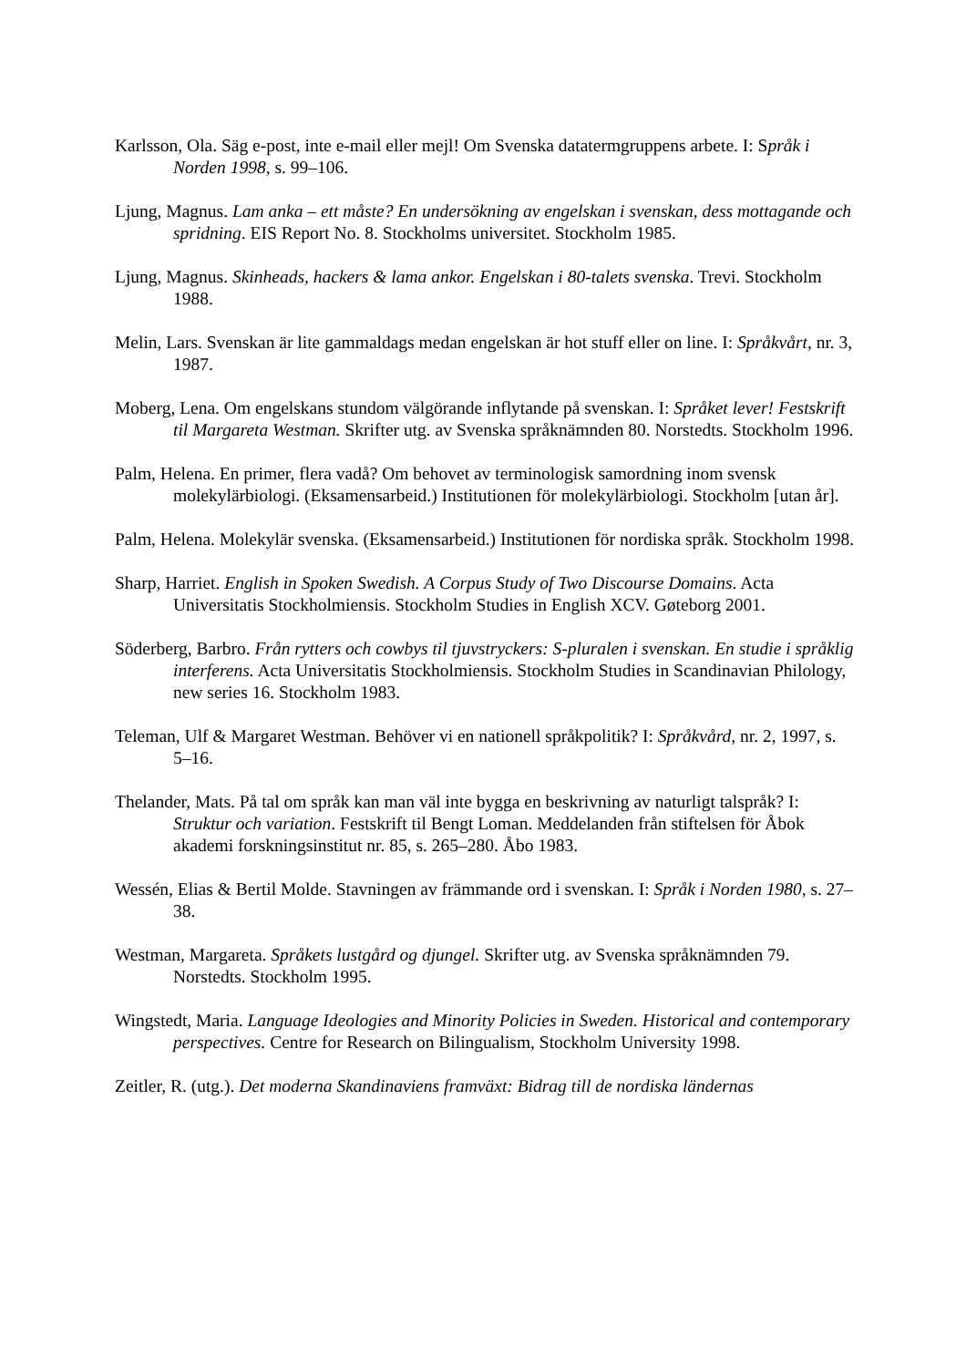Karlsson, Ola. Säg e-post, inte e-mail eller mejl! Om Svenska datatermgruppens arbete. I: Språk i Norden 1998, s. 99–106.
Ljung, Magnus. Lam anka – ett måste? En undersökning av engelskan i svenskan, dess mottagande och spridning. EIS Report No. 8. Stockholms universitet. Stockholm 1985.
Ljung, Magnus. Skinheads, hackers & lama ankor. Engelskan i 80-talets svenska. Trevi. Stockholm 1988.
Melin, Lars. Svenskan är lite gammaldags medan engelskan är hot stuff eller on line. I: Språkvårt, nr. 3, 1987.
Moberg, Lena. Om engelskans stundom välgörande inflytande på svenskan. I: Språket lever! Festskrift til Margareta Westman. Skrifter utg. av Svenska språknämnden 80. Norstedts. Stockholm 1996.
Palm, Helena. En primer, flera vadå? Om behovet av terminologisk samordning inom svensk molekylärbiologi. (Eksamensarbeid.) Institutionen för molekylärbiologi. Stockholm [utan år].
Palm, Helena. Molekylär svenska. (Eksamensarbeid.) Institutionen för nordiska språk. Stockholm 1998.
Sharp, Harriet. English in Spoken Swedish. A Corpus Study of Two Discourse Domains. Acta Universitatis Stockholmiensis. Stockholm Studies in English XCV. Gøteborg 2001.
Söderberg, Barbro. Från rytters och cowbys til tjuvstryckers: S-pluralen i svenskan. En studie i språklig interferens. Acta Universitatis Stockholmiensis. Stockholm Studies in Scandinavian Philology, new series 16. Stockholm 1983.
Teleman, Ulf & Margaret Westman. Behöver vi en nationell språkpolitik? I: Språkvård, nr. 2, 1997, s. 5–16.
Thelander, Mats. På tal om språk kan man väl inte bygga en beskrivning av naturligt talspråk? I: Struktur och variation. Festskrift til Bengt Loman. Meddelanden från stiftelsen för Åbok akademi forskningsinstitut nr. 85, s. 265–280. Åbo 1983.
Wessén, Elias & Bertil Molde. Stavningen av främmande ord i svenskan. I: Språk i Norden 1980, s. 27–38.
Westman, Margareta. Språkets lustgård og djungel. Skrifter utg. av Svenska språknämnden 79. Norstedts. Stockholm 1995.
Wingstedt, Maria. Language Ideologies and Minority Policies in Sweden. Historical and contemporary perspectives. Centre for Research on Bilingualism, Stockholm University 1998.
Zeitler, R. (utg.). Det moderna Skandinaviens framväxt: Bidrag till de nordiska ländernas